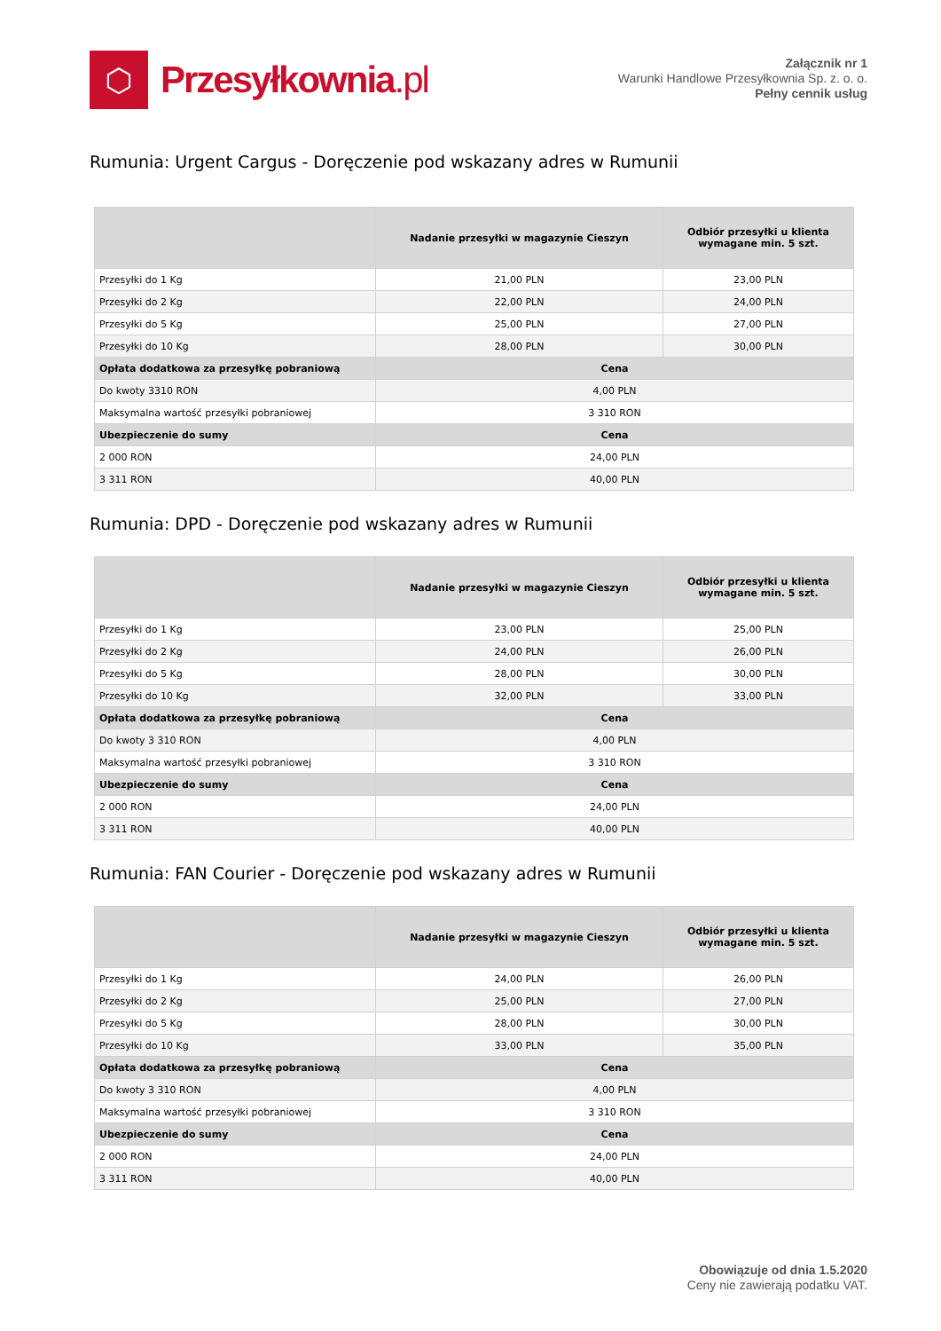⬡
Przesyłkownia.pl
Załącznik nr 1
Warunki Handlowe Przesyłkownia Sp. z. o. o.
Pełny cennik usług
Rumunia: Urgent Cargus - Doręczenie pod wskazany adres w Rumunii
| | Nadanie przesyłki w magazynie Cieszyn | Odbiór przesyłki u klienta wymagane min. 5 szt. |
| --- | --- | --- |
| Przesyłki do 1 Kg | 21,00 PLN | 23,00 PLN |
| Przesyłki do 2 Kg | 22,00 PLN | 24,00 PLN |
| Przesyłki do 5 Kg | 25,00 PLN | 27,00 PLN |
| Przesyłki do 10 Kg | 28,00 PLN | 30,00 PLN |
| Opłata dodatkowa za przesyłkę pobraniową | Cena | |
| Do kwoty 3310 RON | 4,00 PLN | |
| Maksymalna wartość przesyłki pobraniowej | 3 310 RON | |
| Ubezpieczenie do sumy | Cena | |
| 2 000 RON | 24,00 PLN | |
| 3 311 RON | 40,00 PLN | |
Rumunia: DPD - Doręczenie pod wskazany adres w Rumunii
| | Nadanie przesyłki w magazynie Cieszyn | Odbiór przesyłki u klienta wymagane min. 5 szt. |
| --- | --- | --- |
| Przesyłki do 1 Kg | 23,00 PLN | 25,00 PLN |
| Przesyłki do 2 Kg | 24,00 PLN | 26,00 PLN |
| Przesyłki do 5 Kg | 28,00 PLN | 30,00 PLN |
| Przesyłki do 10 Kg | 32,00 PLN | 33,00 PLN |
| Opłata dodatkowa za przesyłkę pobraniową | Cena | |
| Do kwoty 3 310 RON | 4,00 PLN | |
| Maksymalna wartość przesyłki pobraniowej | 3 310 RON | |
| Ubezpieczenie do sumy | Cena | |
| 2 000 RON | 24,00 PLN | |
| 3 311 RON | 40,00 PLN | |
Rumunia: FAN Courier - Doręczenie pod wskazany adres w Rumunii
| | Nadanie przesyłki w magazynie Cieszyn | Odbiór przesyłki u klienta wymagane min. 5 szt. |
| --- | --- | --- |
| Przesyłki do 1 Kg | 24,00 PLN | 26,00 PLN |
| Przesyłki do 2 Kg | 25,00 PLN | 27,00 PLN |
| Przesyłki do 5 Kg | 28,00 PLN | 30,00 PLN |
| Przesyłki do 10 Kg | 33,00 PLN | 35,00 PLN |
| Opłata dodatkowa za przesyłkę pobraniową | Cena | |
| Do kwoty 3 310 RON | 4,00 PLN | |
| Maksymalna wartość przesyłki pobraniowej | 3 310 RON | |
| Ubezpieczenie do sumy | Cena | |
| 2 000 RON | 24,00 PLN | |
| 3 311 RON | 40,00 PLN | |
Obowiązuje od dnia 1.5.2020
Ceny nie zawierają podatku VAT.